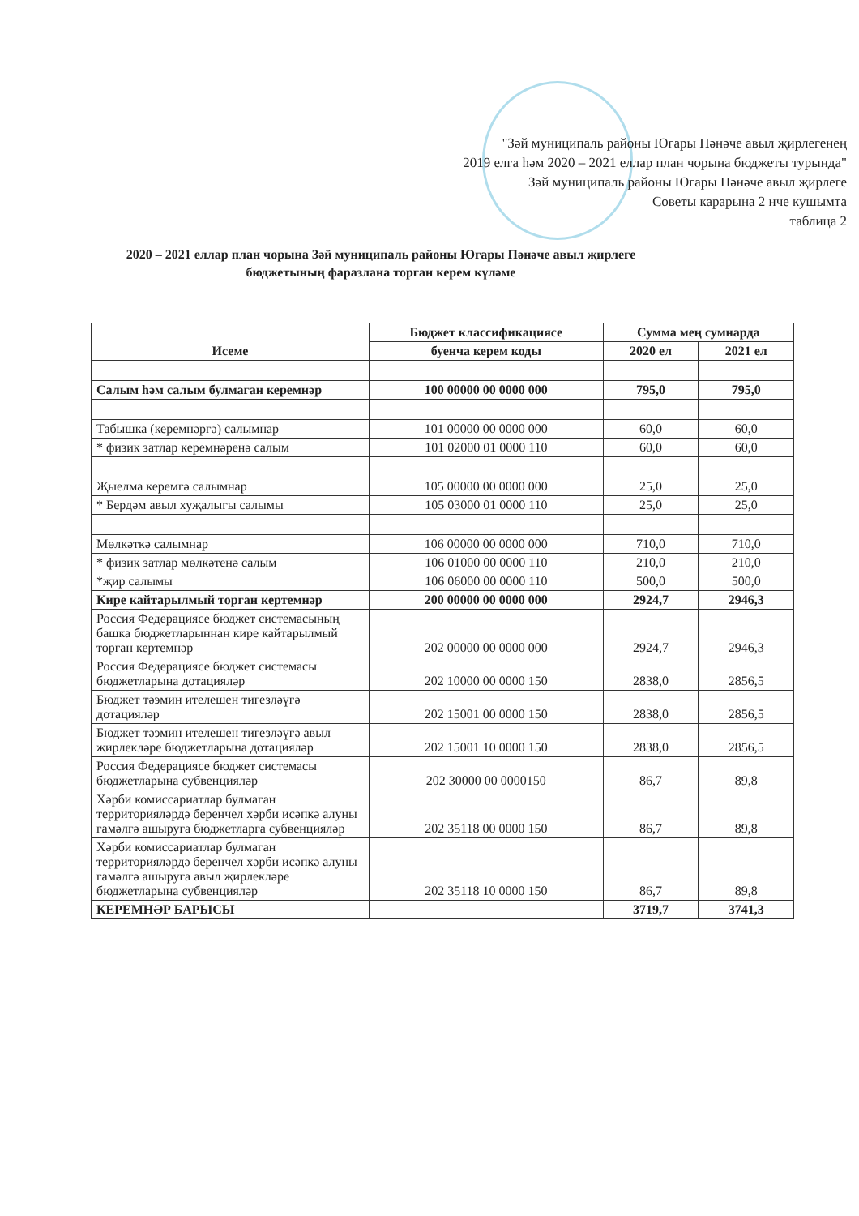"Зәй муниципаль районы Югары Пәнәче авыл җирлегенең
2019 елга һәм 2020 – 2021 еллар план чорына бюджеты турында"
Зәй муниципаль районы Югары Пәнәче авыл җирлеге
Советы карарына 2 нче кушымта
таблица 2
2020 – 2021 еллар план чорына Зәй муниципаль районы Югары Пәнәче авыл җирлеге бюджетының фаразлана торган керем күләме
| Исеме | Бюджет классификациясе | Сумма мең сумнарда | |
| --- | --- | --- | --- |
| | буенча керем коды | 2020 ел | 2021 ел |
| Салым һәм салым булмаган керемнәр | 100 00000 00 0000 000 | 795,0 | 795,0 |
| Табышка (керемнәргә) салымнар | 101 00000 00 0000 000 | 60,0 | 60,0 |
| * физик затлар керемнәренә салым | 101 02000 01 0000 110 | 60,0 | 60,0 |
| Җыелма керемгә салымнар | 105 00000 00 0000 000 | 25,0 | 25,0 |
| * Бердәм авыл хуҗалыгы салымы | 105 03000 01 0000 110 | 25,0 | 25,0 |
| Мөлкәткә салымнар | 106 00000 00 0000 000 | 710,0 | 710,0 |
| * физик затлар мөлкәтенә салым | 106 01000 00 0000 110 | 210,0 | 210,0 |
| *җир салымы | 106 06000 00 0000 110 | 500,0 | 500,0 |
| Кире кайтарылмый торган кертемнәр | 200 00000 00 0000 000 | 2924,7 | 2946,3 |
| Россия Федерациясе бюджет системасының башка бюджетларыннан кире кайтарылмый торган кертемнәр | 202 00000 00 0000 000 | 2924,7 | 2946,3 |
| Россия Федерациясе бюджет системасы бюджетларына дотацияләр | 202 10000 00 0000 150 | 2838,0 | 2856,5 |
| Бюджет тәэмин ителешен тигезләүгә дотацияләр | 202 15001 00 0000 150 | 2838,0 | 2856,5 |
| Бюджет тәэмин ителешен тигезләүгә авыл җирлекләре бюджетларына дотацияләр | 202 15001 10 0000 150 | 2838,0 | 2856,5 |
| Россия Федерациясе бюджет системасы бюджетларына субвенцияләр | 202 30000 00 0000150 | 86,7 | 89,8 |
| Хәрби комиссариатлар булмаган территорияләрдә беренчел хәрби исәпкә алуны гамәлгә ашыруга бюджетларга субвенцияләр | 202 35118 00 0000 150 | 86,7 | 89,8 |
| Хәрби комиссариатлар булмаган территорияләрдә беренчел хәрби исәпкә алуны гамәлгә ашыруга авыл җирлекләре бюджетларына субвенцияләр | 202 35118 10 0000 150 | 86,7 | 89,8 |
| КЕРЕМНӘР БАРЫСЫ | | 3719,7 | 3741,3 |